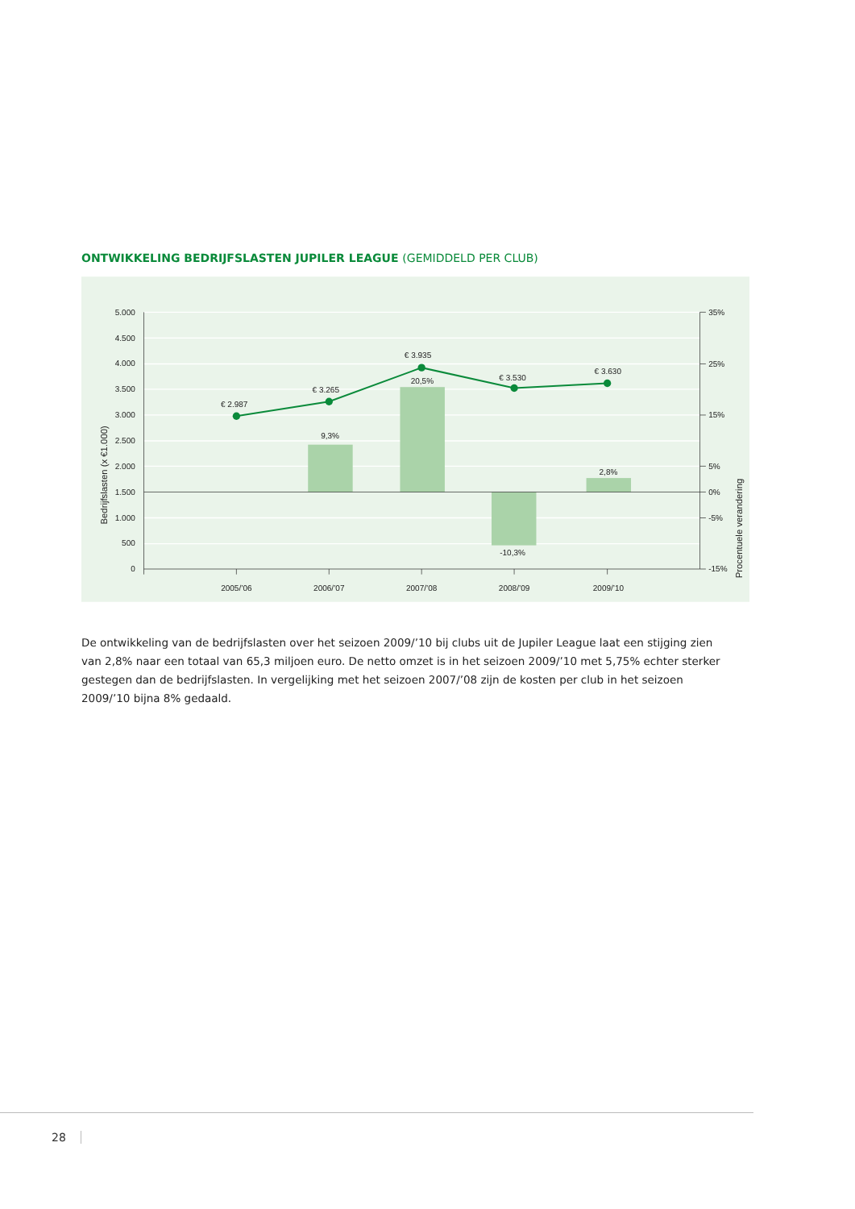ONTWIKKELING BEDRIJFSLASTEN JUPILER LEAGUE (GEMIDDELD PER CLUB)
5.000
4.500
4.000
3.500
3.000
2.500
2.000
1.500
1.000
500
0
35%
25%
15%
5%
0%
-5%
-15%
2005/’06
2006/’07
2007/’08
2008/’09
2009/’10
€ 2.987
€ 3.265
€ 3.935
€ 3.530
€ 3.630
9,3%
20,5%
-10,3%
2,8%
Bedrijfslasten (x €1.000)
Procentuele verandering
De ontwikkeling van de bedrijfslasten over het seizoen 2009/’10 bij clubs uit de Jupiler League laat een stijging zien van 2,8% naar een totaal van 65,3 miljoen euro. De netto omzet is in het seizoen 2009/’10 met 5,75% echter sterker gestegen dan de bedrijfslasten. In vergelijking met het seizoen 2007/’08 zijn de kosten per club in het seizoen 2009/’10 bijna 8% gedaald.
28